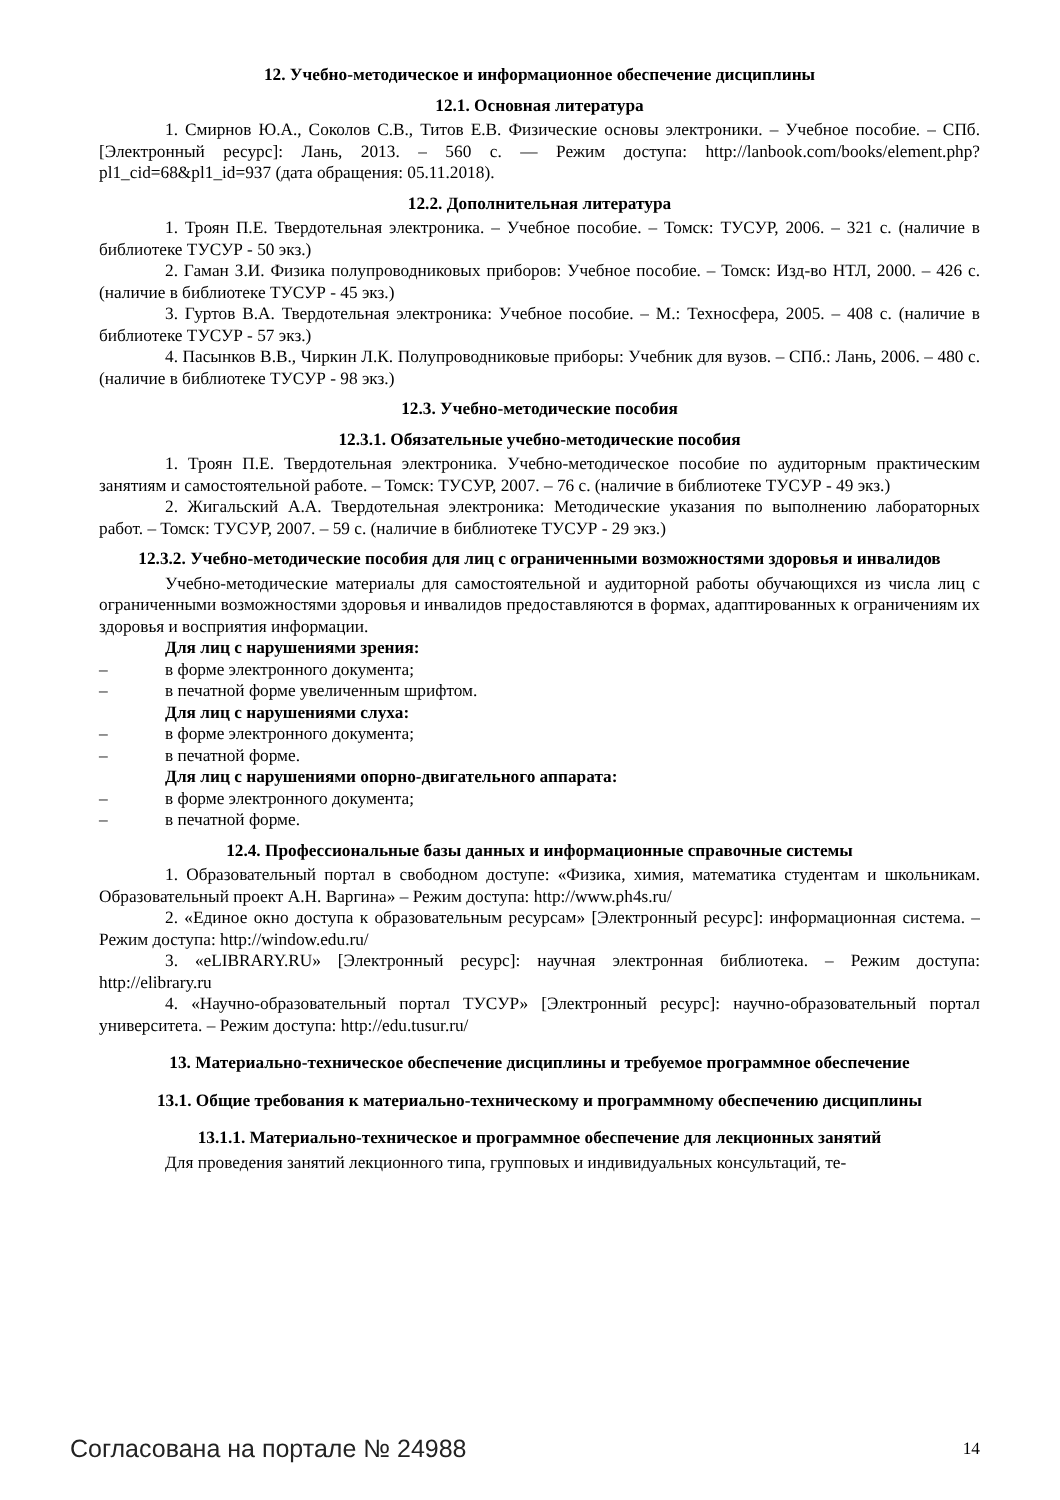12. Учебно-методическое и информационное обеспечение дисциплины
12.1. Основная литература
1. Смирнов Ю.А., Соколов С.В., Титов Е.В. Физические основы электроники. – Учебное пособие. – СПб. [Электронный ресурс]: Лань, 2013. – 560 с. — Режим доступа: http://lanbook.com/books/element.php?pl1_cid=68&pl1_id=937 (дата обращения: 05.11.2018).
12.2. Дополнительная литература
1. Троян П.Е. Твердотельная электроника. – Учебное пособие. – Томск: ТУСУР, 2006. – 321 с. (наличие в библиотеке ТУСУР - 50 экз.)
2. Гаман З.И. Физика полупроводниковых приборов: Учебное пособие. – Томск: Изд-во НТЛ, 2000. – 426 с. (наличие в библиотеке ТУСУР - 45 экз.)
3. Гуртов В.А. Твердотельная электроника: Учебное пособие. – М.: Техносфера, 2005. – 408 с. (наличие в библиотеке ТУСУР - 57 экз.)
4. Пасынков В.В., Чиркин Л.К. Полупроводниковые приборы: Учебник для вузов. – СПб.: Лань, 2006. – 480 с. (наличие в библиотеке ТУСУР - 98 экз.)
12.3. Учебно-методические пособия
12.3.1. Обязательные учебно-методические пособия
1. Троян П.Е. Твердотельная электроника. Учебно-методическое пособие по аудиторным практическим занятиям и самостоятельной работе. – Томск: ТУСУР, 2007. – 76 с. (наличие в библиотеке ТУСУР - 49 экз.)
2. Жигальский А.А. Твердотельная электроника: Методические указания по выполнению лабораторных работ. – Томск: ТУСУР, 2007. – 59 с. (наличие в библиотеке ТУСУР - 29 экз.)
12.3.2. Учебно-методические пособия для лиц с ограниченными возможностями здоровья и инвалидов
Учебно-методические материалы для самостоятельной и аудиторной работы обучающихся из числа лиц с ограниченными возможностями здоровья и инвалидов предоставляются в формах, адаптированных к ограничениям их здоровья и восприятия информации.
Для лиц с нарушениями зрения:
– в форме электронного документа;
– в печатной форме увеличенным шрифтом.
Для лиц с нарушениями слуха:
– в форме электронного документа;
– в печатной форме.
Для лиц с нарушениями опорно-двигательного аппарата:
– в форме электронного документа;
– в печатной форме.
12.4. Профессиональные базы данных и информационные справочные системы
1. Образовательный портал в свободном доступе: «Физика, химия, математика студентам и школьникам. Образовательный проект А.Н. Варгина» – Режим доступа: http://www.ph4s.ru/
2. «Единое окно доступа к образовательным ресурсам» [Электронный ресурс]: информационная система. – Режим доступа: http://window.edu.ru/
3. «eLIBRARY.RU» [Электронный ресурс]: научная электронная библиотека. – Режим доступа: http://elibrary.ru
4. «Научно-образовательный портал ТУСУР» [Электронный ресурс]: научно-образовательный портал университета. – Режим доступа: http://edu.tusur.ru/
13. Материально-техническое обеспечение дисциплины и требуемое программное обеспечение
13.1. Общие требования к материально-техническому и программному обеспечению дисциплины
13.1.1. Материально-техническое и программное обеспечение для лекционных занятий
Для проведения занятий лекционного типа, групповых и индивидуальных консультаций, те-
Согласована на портале № 24988 14